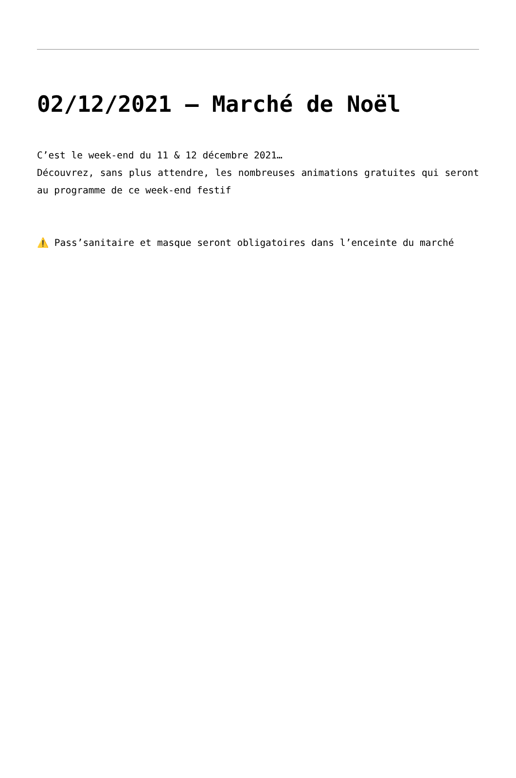02/12/2021 – Marché de Noël
C’est le week-end du 11 & 12 décembre 2021…
Découvrez, sans plus attendre, les nombreuses animations gratuites qui seront au programme de ce week-end festif
⚠️ Pass’sanitaire et masque seront obligatoires dans l’enceinte du marché